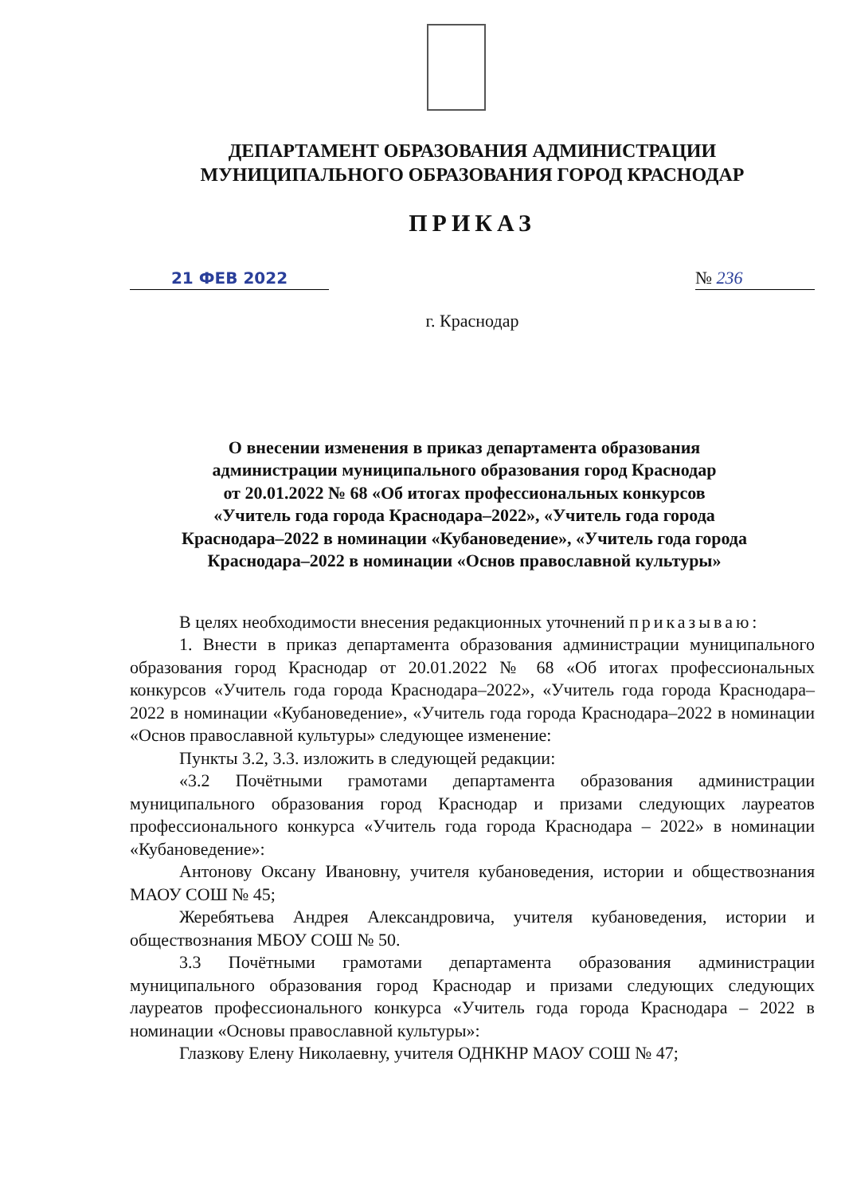ДЕПАРТАМЕНТ ОБРАЗОВАНИЯ АДМИНИСТРАЦИИ
МУНИЦИПАЛЬНОГО ОБРАЗОВАНИЯ ГОРОД КРАСНОДАР
ПРИКАЗ
21 ФЕВ 2022 № 236
г. Краснодар
О внесении изменения в приказ департамента образования
администрации муниципального образования город Краснодар
от 20.01.2022 № 68 «Об итогах профессиональных конкурсов
«Учитель года города Краснодара–2022», «Учитель года города
Краснодара–2022 в номинации «Кубановедение», «Учитель года города
Краснодара–2022 в номинации «Основ православной культуры»
В целях необходимости внесения редакционных уточнений приказываю:
1. Внести в приказ департамента образования администрации муниципального образования город Краснодар от 20.01.2022 № 68 «Об итогах профессиональных конкурсов «Учитель года города Краснодара–2022», «Учитель года города Краснодара–2022 в номинации «Кубановедение», «Учитель года города Краснодара–2022 в номинации «Основ православной культуры» следующее изменение:
Пункты 3.2, 3.3. изложить в следующей редакции:
«3.2 Почётными грамотами департамента образования администрации муниципального образования город Краснодар и призами следующих лауреатов профессионального конкурса «Учитель года города Краснодара – 2022» в номинации «Кубановедение»:
Антонову Оксану Ивановну, учителя кубановедения, истории и обществознания МАОУ СОШ № 45;
Жеребятьева Андрея Александровича, учителя кубановедения, истории и обществознания МБОУ СОШ № 50.
3.3 Почётными грамотами департамента образования администрации муниципального образования город Краснодар и призами следующих следующих лауреатов профессионального конкурса «Учитель года города Краснодара – 2022 в номинации «Основы православной культуры»:
Глазкову Елену Николаевну, учителя ОДНКНР МАОУ СОШ № 47;